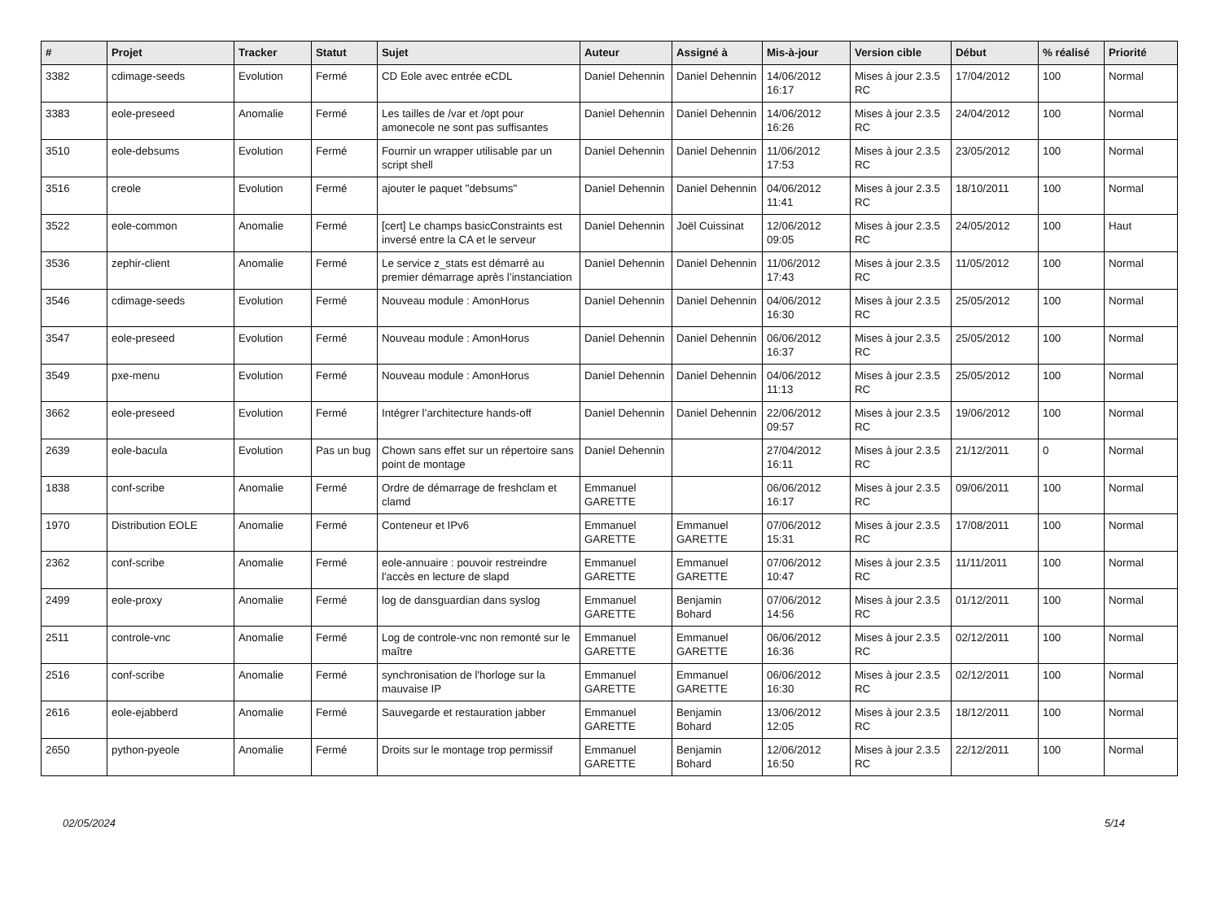| # | Projet | Tracker | Statut | Sujet | Auteur | Assigné à | Mis-à-jour | Version cible | Début | % réalisé | Priorité |
| --- | --- | --- | --- | --- | --- | --- | --- | --- | --- | --- | --- |
| 3382 | cdimage-seeds | Evolution | Fermé | CD Eole avec entrée eCDL | Daniel Dehennin | Daniel Dehennin | 14/06/2012 16:17 | Mises à jour 2.3.5 RC | 17/04/2012 | 100 | Normal |
| 3383 | eole-preseed | Anomalie | Fermé | Les tailles de /var et /opt pour amonecole ne sont pas suffisantes | Daniel Dehennin | Daniel Dehennin | 14/06/2012 16:26 | Mises à jour 2.3.5 RC | 24/04/2012 | 100 | Normal |
| 3510 | eole-debsums | Evolution | Fermé | Fournir un wrapper utilisable par un script shell | Daniel Dehennin | Daniel Dehennin | 11/06/2012 17:53 | Mises à jour 2.3.5 RC | 23/05/2012 | 100 | Normal |
| 3516 | creole | Evolution | Fermé | ajouter le paquet "debsums" | Daniel Dehennin | Daniel Dehennin | 04/06/2012 11:41 | Mises à jour 2.3.5 RC | 18/10/2011 | 100 | Normal |
| 3522 | eole-common | Anomalie | Fermé | [cert] Le champs basicConstraints est inversé entre la CA et le serveur | Daniel Dehennin | Joël Cuissinat | 12/06/2012 09:05 | Mises à jour 2.3.5 RC | 24/05/2012 | 100 | Haut |
| 3536 | zephir-client | Anomalie | Fermé | Le service z_stats est démarré au premier démarrage après l’instanciation | Daniel Dehennin | Daniel Dehennin | 11/06/2012 17:43 | Mises à jour 2.3.5 RC | 11/05/2012 | 100 | Normal |
| 3546 | cdimage-seeds | Evolution | Fermé | Nouveau module : AmonHorus | Daniel Dehennin | Daniel Dehennin | 04/06/2012 16:30 | Mises à jour 2.3.5 RC | 25/05/2012 | 100 | Normal |
| 3547 | eole-preseed | Evolution | Fermé | Nouveau module : AmonHorus | Daniel Dehennin | Daniel Dehennin | 06/06/2012 16:37 | Mises à jour 2.3.5 RC | 25/05/2012 | 100 | Normal |
| 3549 | pxe-menu | Evolution | Fermé | Nouveau module : AmonHorus | Daniel Dehennin | Daniel Dehennin | 04/06/2012 11:13 | Mises à jour 2.3.5 RC | 25/05/2012 | 100 | Normal |
| 3662 | eole-preseed | Evolution | Fermé | Intégrer l’architecture hands-off | Daniel Dehennin | Daniel Dehennin | 22/06/2012 09:57 | Mises à jour 2.3.5 RC | 19/06/2012 | 100 | Normal |
| 2639 | eole-bacula | Evolution | Pas un bug | Chown sans effet sur un répertoire sans point de montage | Daniel Dehennin | | 27/04/2012 16:11 | Mises à jour 2.3.5 RC | 21/12/2011 | 0 | Normal |
| 1838 | conf-scribe | Anomalie | Fermé | Ordre de démarrage de freshclam et clamd | Emmanuel GARETTE | | 06/06/2012 16:17 | Mises à jour 2.3.5 RC | 09/06/2011 | 100 | Normal |
| 1970 | Distribution EOLE | Anomalie | Fermé | Conteneur et IPv6 | Emmanuel GARETTE | Emmanuel GARETTE | 07/06/2012 15:31 | Mises à jour 2.3.5 RC | 17/08/2011 | 100 | Normal |
| 2362 | conf-scribe | Anomalie | Fermé | eole-annuaire : pouvoir restreindre l'accès en lecture de slapd | Emmanuel GARETTE | Emmanuel GARETTE | 07/06/2012 10:47 | Mises à jour 2.3.5 RC | 11/11/2011 | 100 | Normal |
| 2499 | eole-proxy | Anomalie | Fermé | log de dansguardian dans syslog | Emmanuel GARETTE | Benjamin Bohard | 07/06/2012 14:56 | Mises à jour 2.3.5 RC | 01/12/2011 | 100 | Normal |
| 2511 | controle-vnc | Anomalie | Fermé | Log de controle-vnc non remonté sur le maître | Emmanuel GARETTE | Emmanuel GARETTE | 06/06/2012 16:36 | Mises à jour 2.3.5 RC | 02/12/2011 | 100 | Normal |
| 2516 | conf-scribe | Anomalie | Fermé | synchronisation de l'horloge sur la mauvaise IP | Emmanuel GARETTE | Emmanuel GARETTE | 06/06/2012 16:30 | Mises à jour 2.3.5 RC | 02/12/2011 | 100 | Normal |
| 2616 | eole-ejabberd | Anomalie | Fermé | Sauvegarde et restauration jabber | Emmanuel GARETTE | Benjamin Bohard | 13/06/2012 12:05 | Mises à jour 2.3.5 RC | 18/12/2011 | 100 | Normal |
| 2650 | python-pyeole | Anomalie | Fermé | Droits sur le montage trop permissif | Emmanuel GARETTE | Benjamin Bohard | 12/06/2012 16:50 | Mises à jour 2.3.5 RC | 22/12/2011 | 100 | Normal |
02/05/2024 5/14